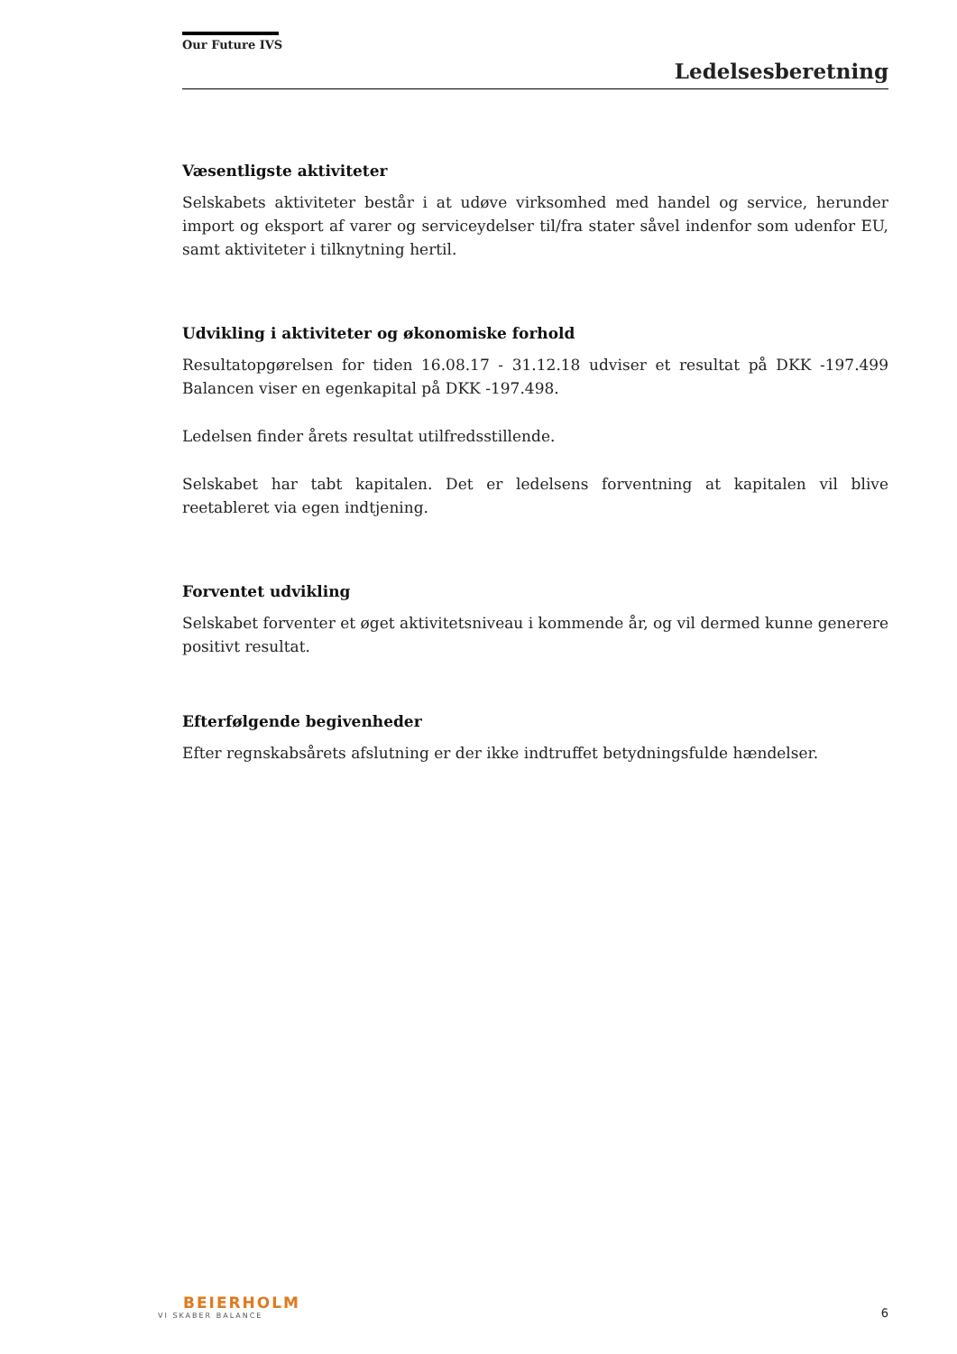Our Future IVS
Ledelsesberetning
Væsentligste aktiviteter
Selskabets aktiviteter består i at udøve virksomhed med handel og service, herunder import og eksport af varer og serviceydelser til/fra stater såvel indenfor som udenfor EU, samt aktiviteter i tilknytning hertil.
Udvikling i aktiviteter og økonomiske forhold
Resultatopgørelsen for tiden 16.08.17 - 31.12.18 udviser et resultat på DKK -197.499 Balancen viser en egenkapital på DKK -197.498.
Ledelsen finder årets resultat utilfredsstillende.
Selskabet har tabt kapitalen. Det er ledelsens forventning at kapitalen vil blive reetableret via egen indtjening.
Forventet udvikling
Selskabet forventer et øget aktivitetsniveau i kommende år, og vil dermed kunne generere positivt resultat.
Efterfølgende begivenheder
Efter regnskabsårets afslutning er der ikke indtruffet betydningsfulde hændelser.
BEIERHOLM
VI SKABER BALANCE
6